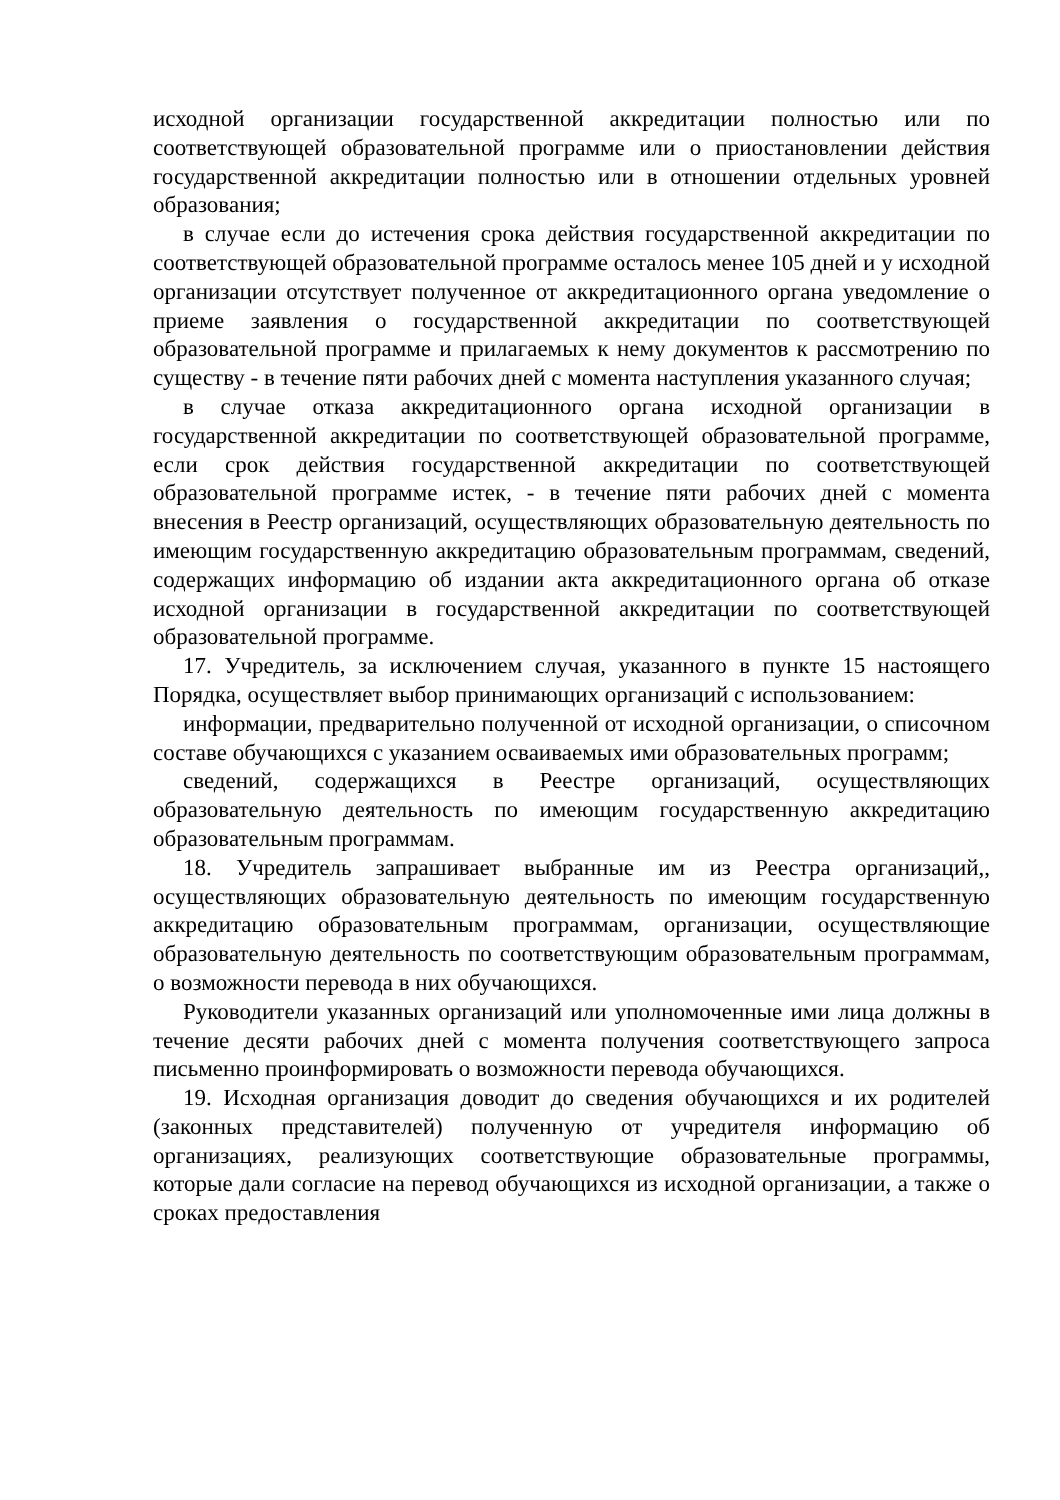исходной организации государственной аккредитации полностью или по соответствующей образовательной программе или о приостановлении действия государственной аккредитации полностью или в отношении отдельных уровней образования;
в случае если до истечения срока действия государственной аккредитации по соответствующей образовательной программе осталось менее 105 дней и у исходной организации отсутствует полученное от аккредитационного органа уведомление о приеме заявления о государственной аккредитации по соответствующей образовательной программе и прилагаемых к нему документов к рассмотрению по существу - в течение пяти рабочих дней с момента наступления указанного случая;
в случае отказа аккредитационного органа исходной организации в государственной аккредитации по соответствующей образовательной программе, если срок действия государственной аккредитации по соответствующей образовательной программе истек, - в течение пяти рабочих дней с момента внесения в Реестр организаций, осуществляющих образовательную деятельность по имеющим государственную аккредитацию образовательным программам, сведений, содержащих информацию об издании акта аккредитационного органа об отказе исходной организации в государственной аккредитации по соответствующей образовательной программе.
17. Учредитель, за исключением случая, указанного в пункте 15 настоящего Порядка, осуществляет выбор принимающих организаций с использованием:
информации, предварительно полученной от исходной организации, о списочном составе обучающихся с указанием осваиваемых ими образовательных программ;
сведений, содержащихся в Реестре организаций, осуществляющих образовательную деятельность по имеющим государственную аккредитацию образовательным программам.
18. Учредитель запрашивает выбранные им из Реестра организаций,, осуществляющих образовательную деятельность по имеющим государственную аккредитацию образовательным программам, организации, осуществляющие образовательную деятельность по соответствующим образовательным программам, о возможности перевода в них обучающихся.
Руководители указанных организаций или уполномоченные ими лица должны в течение десяти рабочих дней с момента получения соответствующего запроса письменно проинформировать о возможности перевода обучающихся.
19. Исходная организация доводит до сведения обучающихся и их родителей (законных представителей) полученную от учредителя информацию об организациях, реализующих соответствующие образовательные программы, которые дали согласие на перевод обучающихся из исходной организации, а также о сроках предоставления